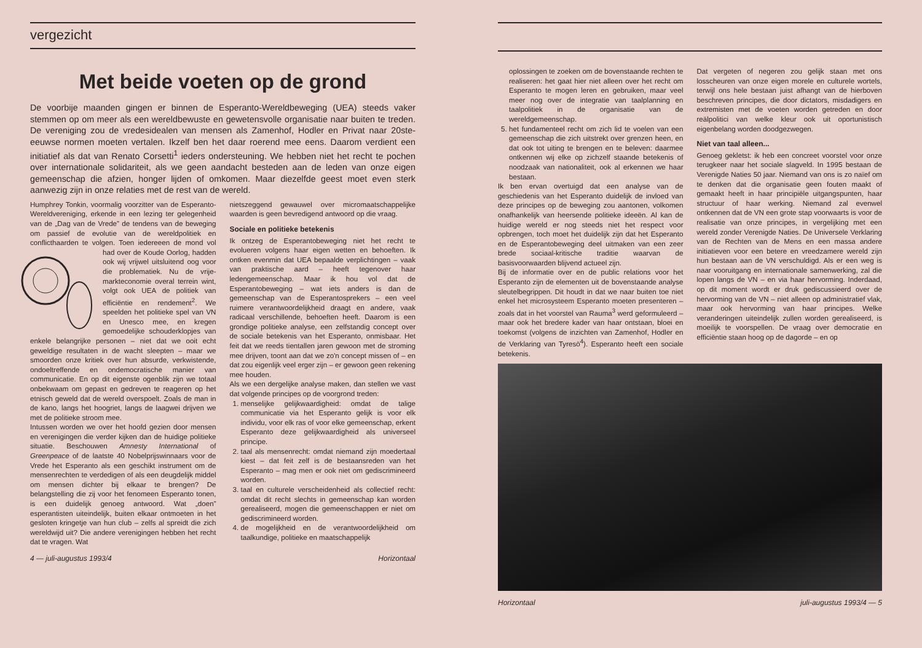vergezicht
Met beide voeten op de grond
De voorbije maanden gingen er binnen de Esperanto-Wereldbeweging (UEA) steeds vaker stemmen op om meer als een wereldbewuste en gewetensvolle organisatie naar buiten te treden. De vereniging zou de vredesidealen van mensen als Zamenhof, Hodler en Privat naar 20ste-eeuwse normen moeten vertalen. Ikzelf ben het daar roerend mee eens. Daarom verdient een initiatief als dat van Renato Corsetti<sup>1</sup> ieders ondersteuning. We hebben niet het recht te pochen over internationale solidariteit, als we geen aandacht besteden aan de leden van onze eigen gemeenschap die afzien, honger lijden of omkomen. Maar diezelfde geest moet even sterk aanwezig zijn in onze relaties met de rest van de wereld.
Humphrey Tonkin, voormalig voorzitter van de Esperanto-Wereldvereniging, erkende in een lezing ter gelegenheid van de „Dag van de Vrede” de tendens van de beweging om passief de evolutie van de wereldpolitiek en conflicthaarden te volgen. Toen iedereeen de mond vol had over de Koude Oorlog, hadden ook wij vrijwel uitsluitend oog voor die problematiek. Nu de vrije-markteconomie overal terrein wint, volgt ook UEA de politiek van efficiëntie en rendement<sup>2</sup>. We speelden het politieke spel van VN en Unesco mee, en kregen gemoedelijke schouderklopjes van enkele belangrijke personen – niet dat we ooit echt geweldige resultaten in de wacht sleepten – maar we smoorden onze kritiek over hun absurde, verkwistende, ondoeltreffende en ondemocratische manier van communicatie. En op dit eigenste ogenblik zijn we totaal onbekwaam om gepast en gedreven te reageren op het etnisch geweld dat de wereld overspoelt. Zoals de man in de kano, langs het hoogriet, langs de laagwei drijven we met de politieke stroom mee.
Intussen worden we over het hoofd gezien door mensen en verenigingen die verder kijken dan de huidige politieke situatie. Beschouwen Amnesty International of Greenpeace of de laatste 40 Nobelprijswinnaars voor de Vrede het Esperanto als een geschikt instrument om de mensenrechten te verdedigen of als een deugdelijk middel om mensen dichter bij elkaar te brengen? De belangstelling die zij voor het fenomeen Esperanto tonen, is een duidelijk genoeg antwoord. Wat „doen” esperantisten uiteindelijk, buiten elkaar ontmoeten in het gesloten kringetje van hun club – zelfs al spreidt die zich wereldwijd uit? Die andere verenigingen hebben het recht dat te vragen. Wat
nietszeggend gewauwel over micromaatschappelijke waarden is geen bevredigend antwoord op die vraag.
Sociale en politieke betekenis
Ik ontzeg de Esperantobeweging niet het recht te evolueren volgens haar eigen wetten en behoeften. Ik ontken evenmin dat UEA bepaalde verplichtingen – vaak van praktische aard – heeft tegenover haar ledengemeenschap. Maar ik hou vol dat de Esperantobeweging – wat iets anders is dan de gemeenschap van de Esperantosprekers – een veel ruimere verantwoordelijkheid draagt en andere, vaak radicaal verschillende, behoeften heeft. Daarom is een grondige politieke analyse, een zelfstandig concept over de sociale betekenis van het Esperanto, onmisbaar. Het feit dat we reeds tientallen jaren gewoon met de stroming mee drijven, toont aan dat we zo'n concept missen of – en dat zou eigenlijk veel erger zijn – er gewoon geen rekening mee houden.
Als we een dergelijke analyse maken, dan stellen we vast dat volgende principes op de voorgrond treden:
1. menselijke gelijkwaardigheid: omdat de talige communicatie via het Esperanto gelijk is voor elk individu, voor elk ras of voor elke gemeenschap, erkent Esperanto deze gelijkwaardigheid als universeel principe.
2. taal als mensenrecht: omdat niemand zijn moedertaal kiest – dat feit zelf is de bestaansreden van het Esperanto – mag men er ook niet om gediscrimineerd worden.
3. taal en culturele verscheidenheid als collectief recht: omdat dit recht slechts in gemeenschap kan worden gerealiseerd, mogen die gemeenschappen er niet om gediscrimineerd worden.
4. de mogelijkheid en de verantwoordelijkheid om taalkundige, politieke en maatschappelijk
4 — juli-augustus 1993/4 Horizontaal
oplossingen te zoeken om de bovenstaande rechten te realiseren: het gaat hier niet alleen over het recht om Esperanto te mogen leren en gebruiken, maar veel meer nog over de integratie van taalplanning en taalpolitiek in de organisatie van de wereldgemeenschap.
5. het fundamenteel recht om zich lid te voelen van een gemeenschap die zich uitstrekt over grenzen heen, en dat ook tot uiting te brengen en te beleven: daarmee ontkennen wij elke op zichzelf staande betekenis of noodzaak van nationaliteit, ook al erkennen we haar bestaan.
Ik ben ervan overtuigd dat een analyse van de geschiedenis van het Esperanto duidelijk de invloed van deze principes op de beweging zou aantonen, volkomen onafhankelijk van heersende politieke ideeën. Al kan de huidige wereld er nog steeds niet het respect voor opbrengen, toch moet het duidelijk zijn dat het Esperanto en de Esperantobeweging deel uitmaken van een zeer brede sociaal-kritische traditie waarvan de basisvoorwaarden blijvend actueel zijn.
Bij de informatie over en de public relations voor het Esperanto zijn de elementen uit de bovenstaande analyse sleutelbegrippen. Dit houdt in dat we naar buiten toe niet enkel het microsysteem Esperanto moeten presenteren – zoals dat in het voorstel van Rauma<sup>3</sup> werd geformuleerd – maar ook het bredere kader van haar ontstaan, bloei en toekomst (volgens de inzichten van Zamenhof, Hodler en de Verklaring van Tyresö<sup>4</sup>). Esperanto heeft een sociale betekenis.
Dat vergeten of negeren zou gelijk staan met ons losscheuren van onze eigen morele en culturele wortels, terwijl ons hele bestaan juist afhangt van de hierboven beschreven principes, die door dictators, misdadigers en extremisten met de voeten worden getreden en door reälpolitici van welke kleur ook uit oportunistisch eigenbelang worden doodgezwegen.
Niet van taal alleen...
Genoeg gekletst: ik heb een concreet voorstel voor onze terugkeer naar het sociale slagveld. In 1995 bestaan de Verenigde Naties 50 jaar. Niemand van ons is zo naïef om te denken dat die organisatie geen fouten maakt of gemaakt heeft in haar principiële uitgangspunten, haar structuur of haar werking. Niemand zal evenwel ontkennen dat de VN een grote stap voorwaarts is voor de realisatie van onze principes, in vergelijking met een wereld zonder Verenigde Naties. De Universele Verklaring van de Rechten van de Mens en een massa andere initiatieven voor een betere en vreedzamere wereld zijn hun bestaan aan de VN verschuldigd. Als er een weg is naar vooruitgang en internationale samenwerking, zal die lopen langs de VN – en via haar hervorming. Inderdaad, op dit moment wordt er druk gediscussieerd over de hervorming van de VN – niet alleen op administratief vlak, maar ook hervorming van haar principes. Welke veranderingen uiteindelijk zullen worden gerealiseerd, is moeilijk te voorspellen. De vraag over democratie en efficiëntie staan hoog op de dagorde – en op
Horizontaal juli-augustus 1993/4 — 5